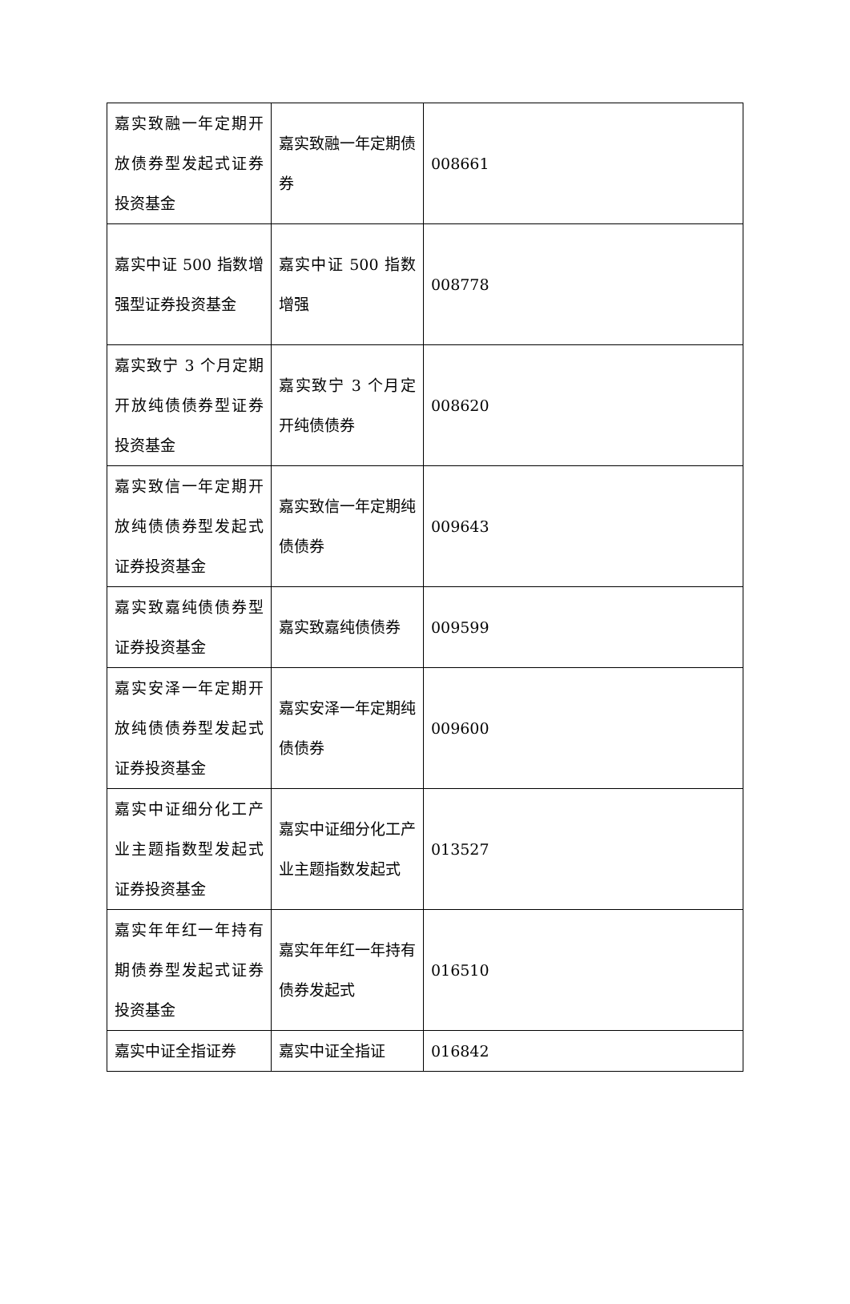| 嘉实致融一年定期开放债券型发起式证券投资基金 | 嘉实致融一年定期债券 | 008661 |
| 嘉实中证 500 指数增强型证券投资基金 | 嘉实中证 500 指数增强 | 008778 |
| 嘉实致宁 3 个月定期开放纯债债券型证券投资基金 | 嘉实致宁 3 个月定开纯债债券 | 008620 |
| 嘉实致信一年定期开放纯债债券型发起式证券投资基金 | 嘉实致信一年定期纯债债券 | 009643 |
| 嘉实致嘉纯债债券型证券投资基金 | 嘉实致嘉纯债债券 | 009599 |
| 嘉实安泽一年定期开放纯债债券型发起式证券投资基金 | 嘉实安泽一年定期纯债债券 | 009600 |
| 嘉实中证细分化工产业主题指数型发起式证券投资基金 | 嘉实中证细分化工产业主题指数发起式 | 013527 |
| 嘉实年年红一年持有期债券型发起式证券投资基金 | 嘉实年年红一年持有债券发起式 | 016510 |
| 嘉实中证全指证券 | 嘉实中证全指证 | 016842 |